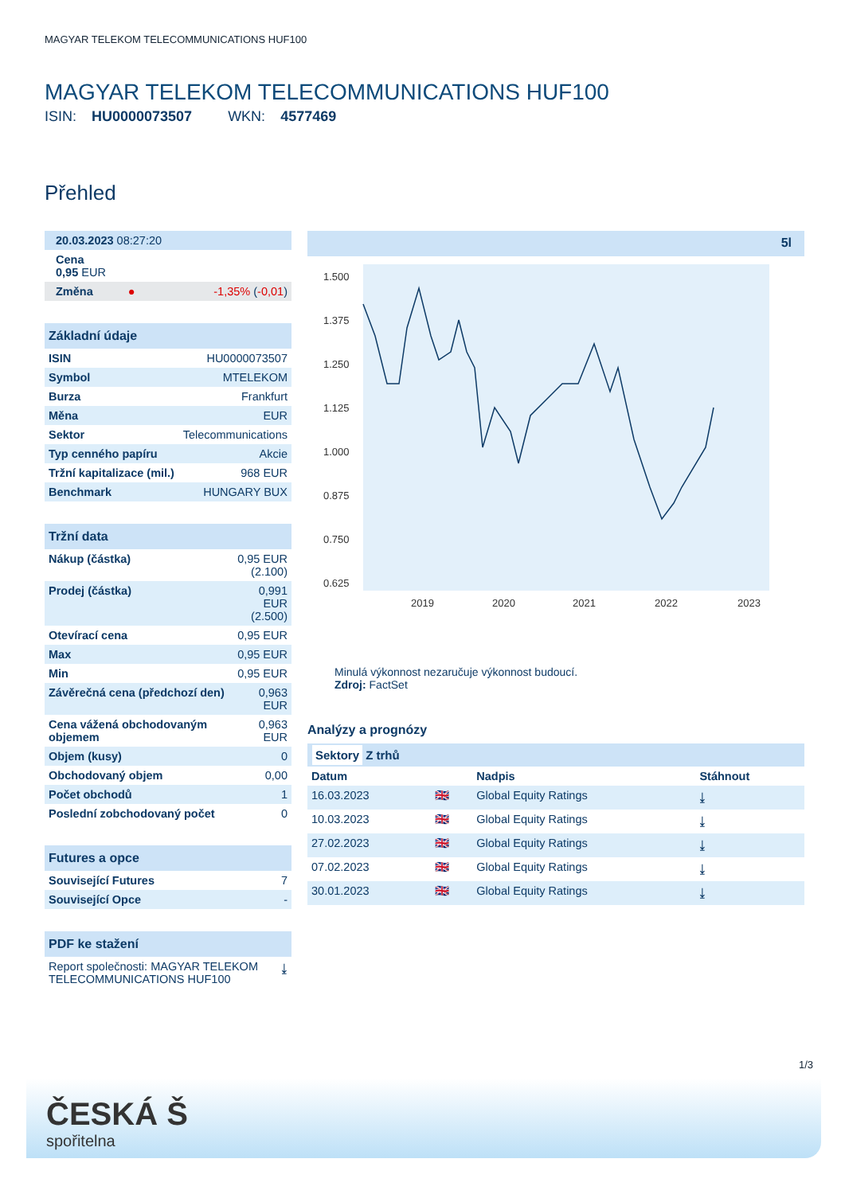MAGYAR TELEKOM TELECOMMUNICATIONS HUF100
MAGYAR TELEKOM TELECOMMUNICATIONS HUF100
ISIN: HU0000073507 WKN: 4577469
Přehled
| 20.03.2023 08:27:20 |
| Cena 0,95 EUR |
| Změna ● -1,35% ( -0,01 ) |
Základní údaje
| ISIN | HU0000073507 |
| Symbol | MTELEKOM |
| Burza | Frankfurt |
| Měna | EUR |
| Sektor | Telecommunications |
| Typ cenného papíru | Akcie |
| Tržní kapitalizace (mil.) | 968 EUR |
| Benchmark | HUNGARY BUX |
Tržní data
| Nákup (částka) | 0,95 EUR (2.100) |
| Prodej (částka) | 0,991 EUR (2.500) |
| Otevírací cena | 0,95 EUR |
| Max | 0,95 EUR |
| Min | 0,95 EUR |
| Závěrečná cena (předchozí den) | 0,963 EUR |
| Cena vážená obchodovaným objemem | 0,963 EUR |
| Objem (kusy) | 0 |
| Obchodovaný objem | 0,00 |
| Počet obchodů | 1 |
| Poslední zobchodovaný počet | 0 |
Futures a opce
| Související Futures | 7 |
| Související Opce | - |
PDF ke stažení
| Report společnosti: MAGYAR TELEKOM TELECOMMUNICATIONS HUF100 | ⤓ |
5l
1.500
1.375
1.250
1.125
1.000
0.875
0.750
0.625
2019
2020
2021
2022
2023
Minulá výkonnost nezaručuje výkonnost budoucí.
Zdroj: FactSet
Analýzy a prognózy
Sektory Z trhů
| Datum | | Nadpis | Stáhnout |
| --- | --- | --- | --- |
| 16.03.2023 | 🇬🇧 | Global Equity Ratings | ⤓ |
| 10.03.2023 | 🇬🇧 | Global Equity Ratings | ⤓ |
| 27.02.2023 | 🇬🇧 | Global Equity Ratings | ⤓ |
| 07.02.2023 | 🇬🇧 | Global Equity Ratings | ⤓ |
| 30.01.2023 | 🇬🇧 | Global Equity Ratings | ⤓ |
1/3
ČESKÁ Š
spořitelna